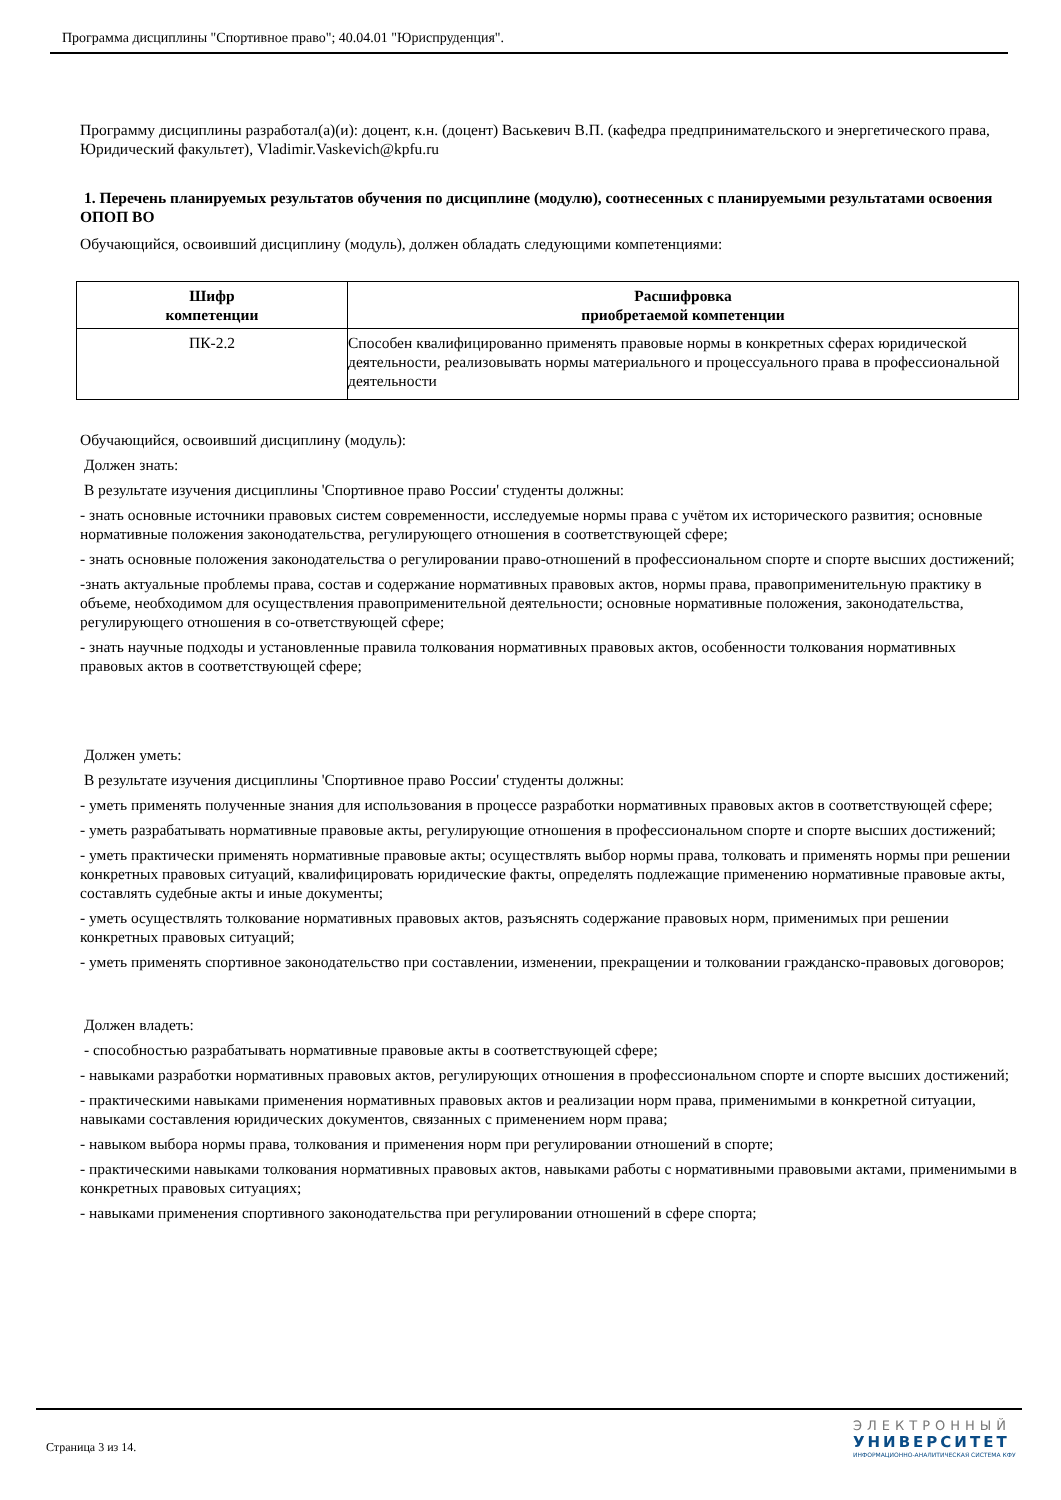Программа дисциплины "Спортивное право"; 40.04.01 "Юриспруденция".
Программу дисциплины разработал(а)(и): доцент, к.н. (доцент) Васькевич В.П. (кафедра предпринимательского и энергетического права, Юридический факультет), Vladimir.Vaskevich@kpfu.ru
1. Перечень планируемых результатов обучения по дисциплине (модулю), соотнесенных с планируемыми результатами освоения ОПОП ВО
Обучающийся, освоивший дисциплину (модуль), должен обладать следующими компетенциями:
| Шифр компетенции | Расшифровка приобретаемой компетенции |
| --- | --- |
| ПК-2.2 | Способен квалифицированно применять правовые нормы в конкретных сферах юридической деятельности, реализовывать нормы материального и процессуального права в профессиональной деятельности |
Обучающийся, освоивший дисциплину (модуль):
Должен знать:
В результате изучения дисциплины 'Спортивное право России' студенты должны:
- знать основные источники правовых систем современности, исследуемые нормы права с учётом их исторического развития; основные нормативные положения законодательства, регулирующего отношения в соответствующей сфере;
- знать основные положения законодательства о регулировании право-отношений в профессиональном спорте и спорте высших достижений;
-знать актуальные проблемы права, состав и содержание нормативных правовых актов, нормы права, правоприменительную практику в объеме, необходимом для осуществления правоприменительной деятельности; основные нормативные положения, законодательства, регулирующего отношения в со-ответствующей сфере;
- знать научные подходы и установленные правила толкования нормативных правовых актов, особенности толкования нормативных правовых актов в соответствующей сфере;
Должен уметь:
В результате изучения дисциплины 'Спортивное право России' студенты должны:
- уметь применять полученные знания для использования в процессе разработки нормативных правовых актов в соответствующей сфере;
- уметь разрабатывать нормативные правовые акты, регулирующие отношения в профессиональном спорте и спорте высших достижений;
- уметь практически применять нормативные правовые акты; осуществлять выбор нормы права, толковать и применять нормы при решении конкретных правовых ситуаций, квалифицировать юридические факты, определять подлежащие применению нормативные правовые акты, составлять судебные акты и иные документы;
- уметь осуществлять толкование нормативных правовых актов, разъяснять содержание правовых норм, применимых при решении конкретных правовых ситуаций;
- уметь применять спортивное законодательство при составлении, изменении, прекращении и толковании гражданско-правовых договоров;
Должен владеть:
- способностью разрабатывать нормативные правовые акты в соответствующей сфере;
- навыками разработки нормативных правовых актов, регулирующих отношения в профессиональном спорте и спорте высших достижений;
- практическими навыками применения нормативных правовых актов и реализации норм права, применимыми в конкретной ситуации, навыками составления юридических документов, связанных с применением норм права;
- навыком выбора нормы права, толкования и применения норм при регулировании отношений в спорте;
- практическими навыками толкования нормативных правовых актов, навыками работы с нормативными правовыми актами, применимыми в конкретных правовых ситуациях;
- навыками применения спортивного законодательства при регулировании отношений в сфере спорта;
Страница 3 из 14.
ЭЛЕКТРОННЫЙ
УНИВЕРСИТЕТ
ИНФОРМАЦИОННО-АНАЛИТИЧЕСКАЯ СИСТЕМА КФУ